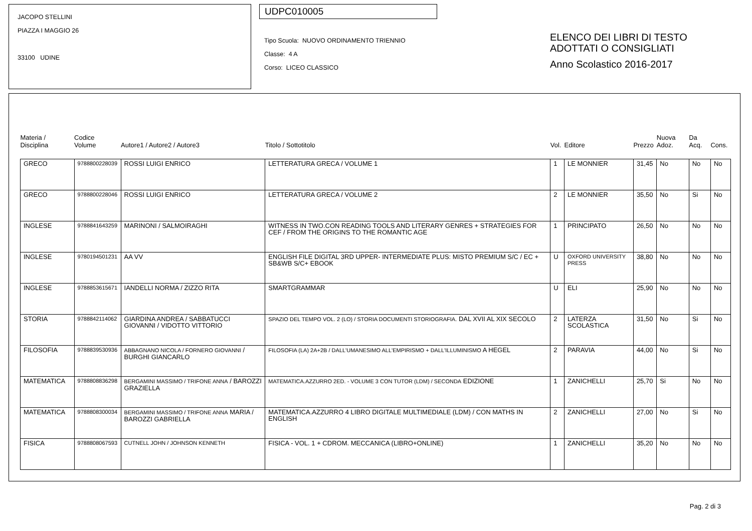JACOPO STELLINI
PIAZZA I MAGGIO 26
33100 UDINE
UDPC010005
Tipo Scuola: NUOVO ORDINAMENTO TRIENNIO
Classe: 4 A
Corso: LICEO CLASSICO
ELENCO DEI LIBRI DI TESTO
ADOTTATI O CONSIGLIATI
Anno Scolastico 2016-2017
| Materia / Disciplina | Codice Volume | Autore1 / Autore2 / Autore3 | Titolo / Sottotitolo | Vol. | Editore | Prezzo | Nuova Adoz. | Da Acq. | Cons. |
| --- | --- | --- | --- | --- | --- | --- | --- | --- | --- |
| GRECO | 9788800228039 | ROSSI LUIGI ENRICO | LETTERATURA GRECA / VOLUME 1 | 1 | LE MONNIER | 31,45 | No | No | No |
| GRECO | 9788800228046 | ROSSI LUIGI ENRICO | LETTERATURA GRECA / VOLUME 2 | 2 | LE MONNIER | 35,50 | No | Si | No |
| INGLESE | 9788841643259 | MARINONI / SALMOIRAGHI | WITNESS IN TWO.CON READING TOOLS AND LITERARY GENRES + STRATEGIES FOR CEF / FROM THE ORIGINS TO THE ROMANTIC AGE | 1 | PRINCIPATO | 26,50 | No | No | No |
| INGLESE | 9780194501231 | AA VV | ENGLISH FILE DIGITAL 3RD UPPER- INTERMEDIATE PLUS: MISTO PREMIUM S/C / EC + SB&WB S/C+ EBOOK | U | OXFORD UNIVERSITY PRESS | 38,80 | No | No | No |
| INGLESE | 9788853615671 | IANDELLI NORMA / ZIZZO RITA | SMARTGRAMMAR | U | ELI | 25,90 | No | No | No |
| STORIA | 9788842114062 | GIARDINA ANDREA / SABBATUCCI GIOVANNI / VIDOTTO VITTORIO | SPAZIO DEL TEMPO VOL. 2 (LO) / STORIA DOCUMENTI STORIOGRAFIA. DAL XVII AL XIX SECOLO | 2 | LATERZA SCOLASTICA | 31,50 | No | Si | No |
| FILOSOFIA | 9788839530936 | ABBAGNANO NICOLA / FORNERO GIOVANNI / BURGHI GIANCARLO | FILOSOFIA (LA) 2A+2B / DALL'UMANESIMO ALL'EMPIRISMO + DALL'ILLUMINISMO A HEGEL | 2 | PARAVIA | 44,00 | No | Si | No |
| MATEMATICA | 9788808836298 | BERGAMINI MASSIMO / TRIFONE ANNA / BAROZZI GRAZIELLA | MATEMATICA.AZZURRO 2ED. - VOLUME 3 CON TUTOR (LDM) / SECONDA EDIZIONE | 1 | ZANICHELLI | 25,70 | Si | No | No |
| MATEMATICA | 9788808300034 | BERGAMINI MASSIMO / TRIFONE ANNA MARIA / BAROZZI GABRIELLA | MATEMATICA.AZZURRO 4 LIBRO DIGITALE MULTIMEDIALE (LDM) / CON MATHS IN ENGLISH | 2 | ZANICHELLI | 27,00 | No | Si | No |
| FISICA | 9788808067593 | CUTNELL JOHN / JOHNSON KENNETH | FISICA - VOL. 1 + CDROM. MECCANICA (LIBRO+ONLINE) | 1 | ZANICHELLI | 35,20 | No | No | No |
Pag. 2 di 3